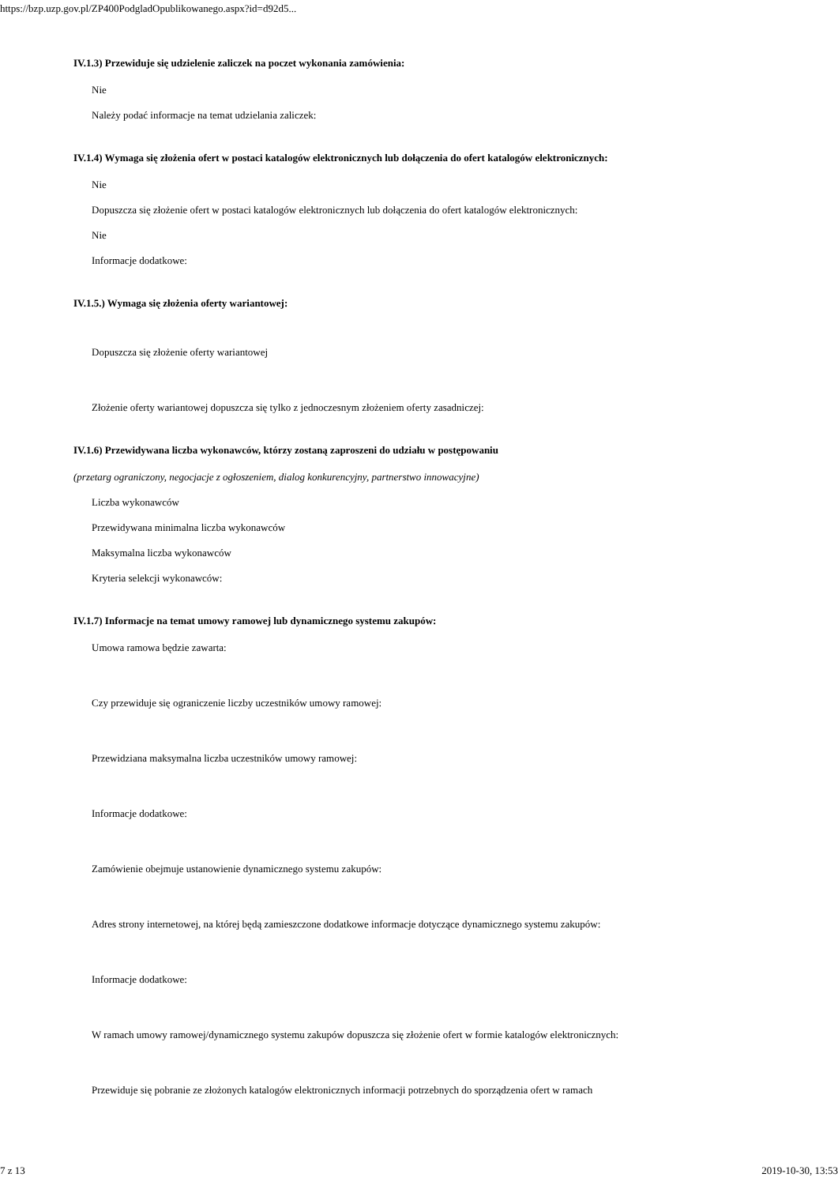https://bzp.uzp.gov.pl/ZP400PodgladOpublikowanego.aspx?id=d92d5...
IV.1.3) Przewiduje się udzielenie zaliczek na poczet wykonania zamówienia:
Nie
Należy podać informacje na temat udzielania zaliczek:
IV.1.4) Wymaga się złożenia ofert w postaci katalogów elektronicznych lub dołączenia do ofert katalogów elektronicznych:
Nie
Dopuszcza się złożenie ofert w postaci katalogów elektronicznych lub dołączenia do ofert katalogów elektronicznych:
Nie
Informacje dodatkowe:
IV.1.5.) Wymaga się złożenia oferty wariantowej:
Dopuszcza się złożenie oferty wariantowej
Złożenie oferty wariantowej dopuszcza się tylko z jednoczesnym złożeniem oferty zasadniczej:
IV.1.6) Przewidywana liczba wykonawców, którzy zostaną zaproszeni do udziału w postępowaniu
(przetarg ograniczony, negocjacje z ogłoszeniem, dialog konkurencyjny, partnerstwo innowacyjne)
Liczba wykonawców
Przewidywana minimalna liczba wykonawców
Maksymalna liczba wykonawców
Kryteria selekcji wykonawców:
IV.1.7) Informacje na temat umowy ramowej lub dynamicznego systemu zakupów:
Umowa ramowa będzie zawarta:
Czy przewiduje się ograniczenie liczby uczestników umowy ramowej:
Przewidziana maksymalna liczba uczestników umowy ramowej:
Informacje dodatkowe:
Zamówienie obejmuje ustanowienie dynamicznego systemu zakupów:
Adres strony internetowej, na której będą zamieszczone dodatkowe informacje dotyczące dynamicznego systemu zakupów:
Informacje dodatkowe:
W ramach umowy ramowej/dynamicznego systemu zakupów dopuszcza się złożenie ofert w formie katalogów elektronicznych:
Przewiduje się pobranie ze złożonych katalogów elektronicznych informacji potrzebnych do sporządzenia ofert w ramach
7 z 13 2019-10-30, 13:53